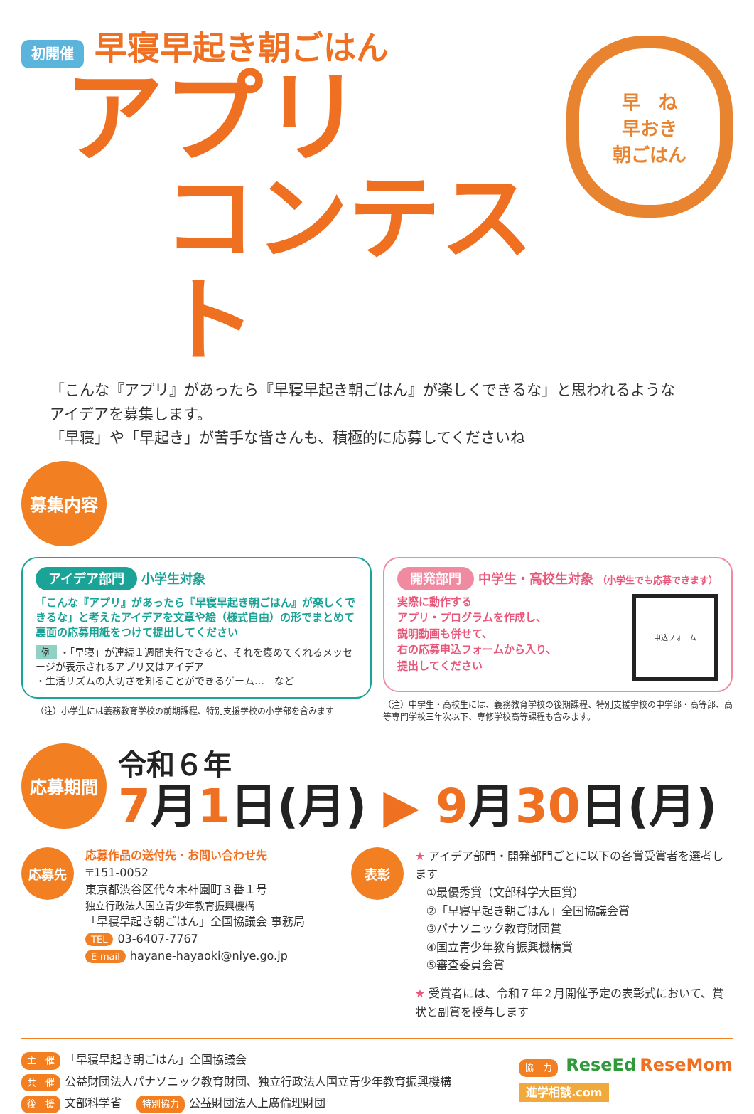初開催 早寝早起き朝ごはん
アプリ
コンテスト
早　ね
早おき
朝ごはん
「こんな『アプリ』があったら『早寝早起き朝ごはん』が楽しくできるな」と思われるような
アイデアを募集します。
「早寝」や「早起き」が苦手な皆さんも、積極的に応募してくださいね
募集内容
アイデア部門 小学生対象
「こんな『アプリ』があったら『早寝早起き朝ごはん』が楽しくできるな」と考えたアイデアを文章や絵（様式自由）の形でまとめて裏面の応募用紙をつけて提出してください
例 ・「早寝」が連続１週間実行できると、それを褒めてくれるメッセージが表示されるアプリ又はアイデア
・生活リズムの大切さを知ることができるゲーム…　など
（注）小学生には義務教育学校の前期課程、特別支援学校の小学部を含みます
開発部門 中学生・高校生対象 （小学生でも応募できます）
実際に動作する
アプリ・プログラムを作成し、
説明動画も併せて、
右の応募申込フォームから入り、
提出してください
申込フォーム
（注）中学生・高校生には、義務教育学校の後期課程、特別支援学校の中学部・高等部、高等専門学校三年次以下、専修学校高等課程も含みます。
応募期間
令和６年
7月1日(月) ▶ 9月30日(月)
応募先
応募作品の送付先・お問い合わせ先
〒151-0052
東京都渋谷区代々木神園町３番１号
独立行政法人国立青少年教育振興機構
「早寝早起き朝ごはん」全国協議会 事務局
TEL 03-6407-7767
E-mail hayane-hayaoki@niye.go.jp
表彰
★ アイデア部門・開発部門ごとに以下の各賞受賞者を選考します
　①最優秀賞（文部科学大臣賞）
　②「早寝早起き朝ごはん」全国協議会賞
　③パナソニック教育財団賞
　④国立青少年教育振興機構賞
　⑤審査委員会賞
★ 受賞者には、令和７年２月開催予定の表彰式において、賞状と副賞を授与します
主　催 「早寝早起き朝ごはん」全国協議会
共　催 公益財団法人パナソニック教育財団、独立行政法人国立青少年教育振興機構
後　援 文部科学省　 特別協力 公益財団法人上廣倫理財団
協　力 ReseEd ReseMom
進学相談.com